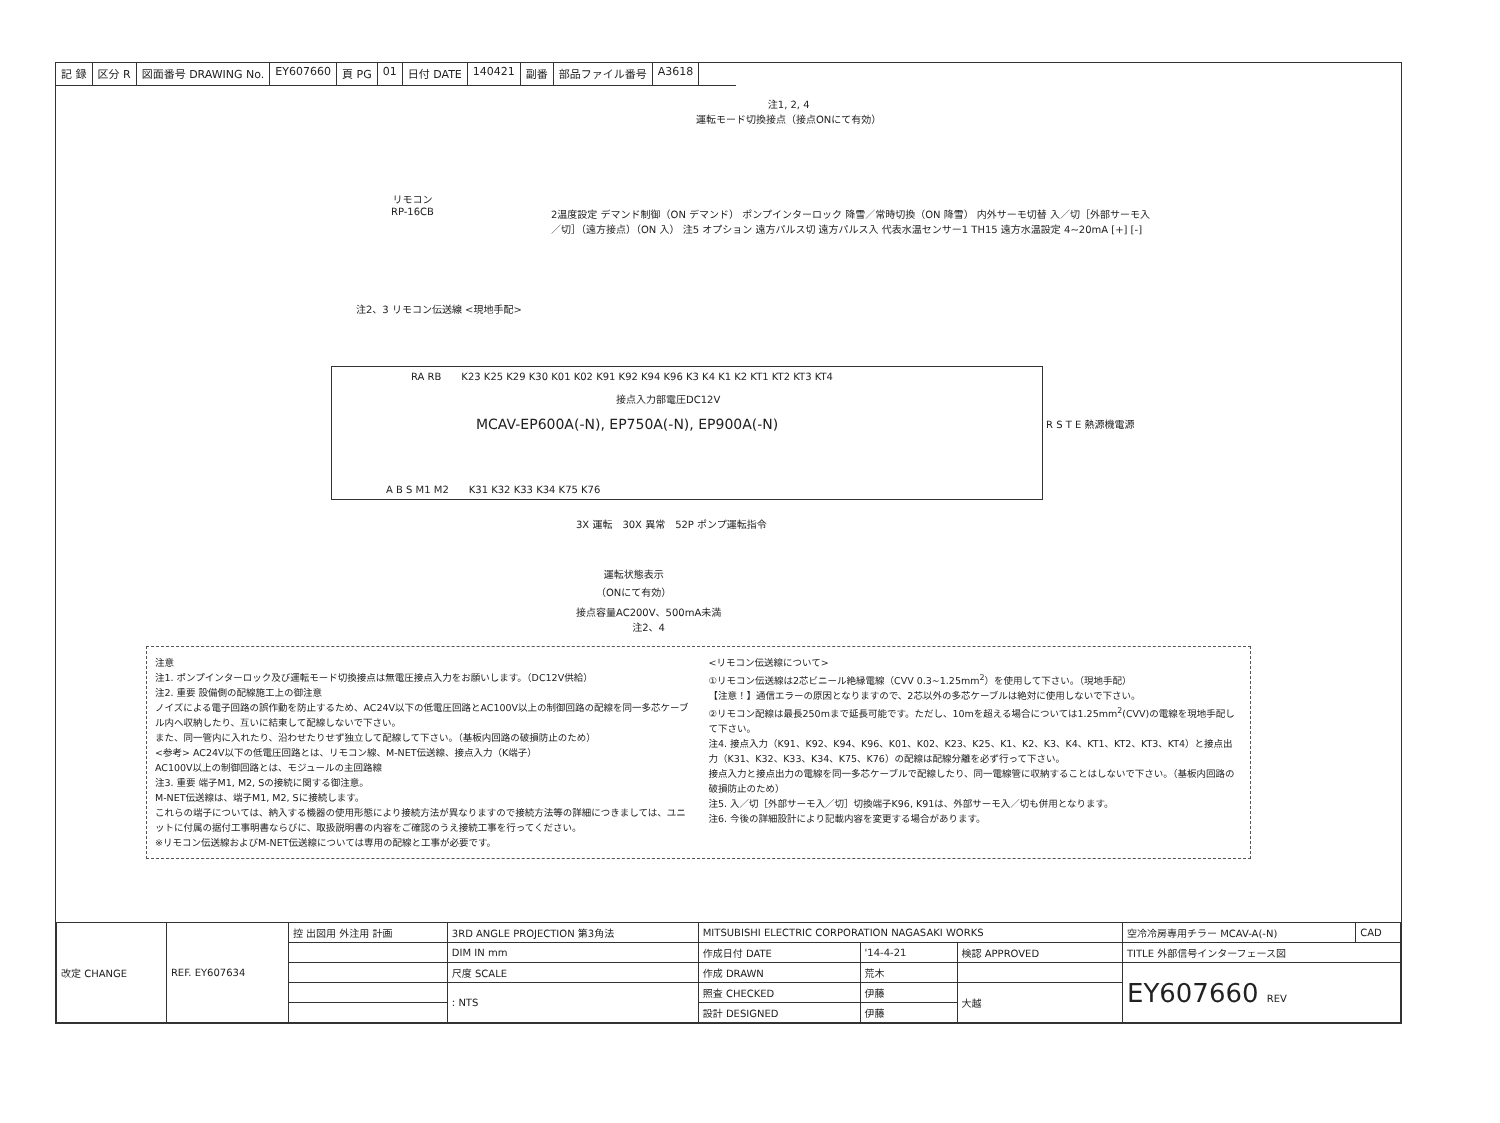記 録 区分 R 図面番号 DRAWING No. EY607660 頁 PG 01 日付 DATE 140421 副番 部品ファイル番号 A3618
注1, 2, 4
運転モード切換接点（接点ONにて有効）
リモコン
RP-16CB
注2、3 リモコン伝送線 <現地手配>
2温度設定 デマンド制御（ON デマンド） ポンプインターロック 降雪／常時切換（ON 降雪） 内外サーモ切替 入／切［外部サーモ入／切］（遠方接点）（ON 入） 注5 オプション 遠方パルス切 遠方パルス入 代表水温センサー1 TH15 遠方水温設定 4~20mA [+] [-]
RA RB　　K23 K25 K29 K30 K01 K02 K91 K92 K94 K96 K3 K4 K1 K2 KT1 KT2 KT3 KT4
接点入力部電圧DC12V
MCAV-EP600A(-N), EP750A(-N), EP900A(-N)
R S T E 熱源機電源
A B S M1 M2　　K31 K32 K33 K34 K75 K76
3X 運転　30X 異常　52P ポンプ運転指令
運転状態表示
（ONにて有効）
接点容量AC200V、500mA未満
注2、4
注意
注1. ポンプインターロック及び運転モード切換接点は無電圧接点入力をお願いします。（DC12V供給）
注2. 重要 設備側の配線施工上の御注意
ノイズによる電子回路の誤作動を防止するため、AC24V以下の低電圧回路とAC100V以上の制御回路の配線を同一多芯ケーブル内へ収納したり、互いに結束して配線しないで下さい。
また、同一管内に入れたり、沿わせたりせず独立して配線して下さい。（基板内回路の破損防止のため）
<参考> AC24V以下の低電圧回路とは、リモコン線、M-NET伝送線、接点入力（K端子）
AC100V以上の制御回路とは、モジュールの主回路線
注3. 重要 端子M1, M2, Sの接続に関する御注意。
M-NET伝送線は、端子M1, M2, Sに接続します。
これらの端子については、納入する機器の使用形態により接続方法が異なりますので接続方法等の詳細につきましては、ユニットに付属の据付工事明書ならびに、取扱説明書の内容をご確認のうえ接続工事を行ってください。
※リモコン伝送線およびM-NET伝送線については専用の配線と工事が必要です。
<リモコン伝送線について>
①リモコン伝送線は2芯ビニール絶縁電線（CVV 0.3~1.25mm<sup>2</sup>）を使用して下さい。（現地手配）
【注意！】通信エラーの原因となりますので、2芯以外の多芯ケーブルは絶対に使用しないで下さい。
②リモコン配線は最長250mまで延長可能です。ただし、10mを超える場合については1.25mm<sup>2</sup>(CVV)の電線を現地手配して下さい。
注4. 接点入力（K91、K92、K94、K96、K01、K02、K23、K25、K1、K2、K3、K4、KT1、KT2、KT3、KT4）と接点出力（K31、K32、K33、K34、K75、K76）の配線は配線分離を必ず行って下さい。
接点入力と接点出力の電線を同一多芯ケーブルで配線したり、同一電線管に収納することはしないで下さい。（基板内回路の破損防止のため）
注5. 入／切［外部サーモ入／切］切換端子K96, K91は、外部サーモ入／切も併用となります。
注6. 今後の詳細設計により記載内容を変更する場合があります。
| 改定 CHANGE | REF. EY607634 | 控 出図用 外注用 計画 | 3RD ANGLE PROJECTION 第3角法 | MITSUBISHI ELECTRIC CORPORATION NAGASAKI WORKS | | | 空冷冷房専用チラー MCAV-A(-N) | CAD |
| | | | DIM IN mm | 作成日付 DATE | '14-4-21 | 検認 APPROVED | TITLE 外部信号インターフェース図 | |
| | | | 尺度 SCALE | 作成 DRAWN | 荒木 | | EY607660 REV | |
| | | | : NTS | 照査 CHECKED | 伊藤 | 大越 | | |
| | | | | 設計 DESIGNED | 伊藤 | | | |